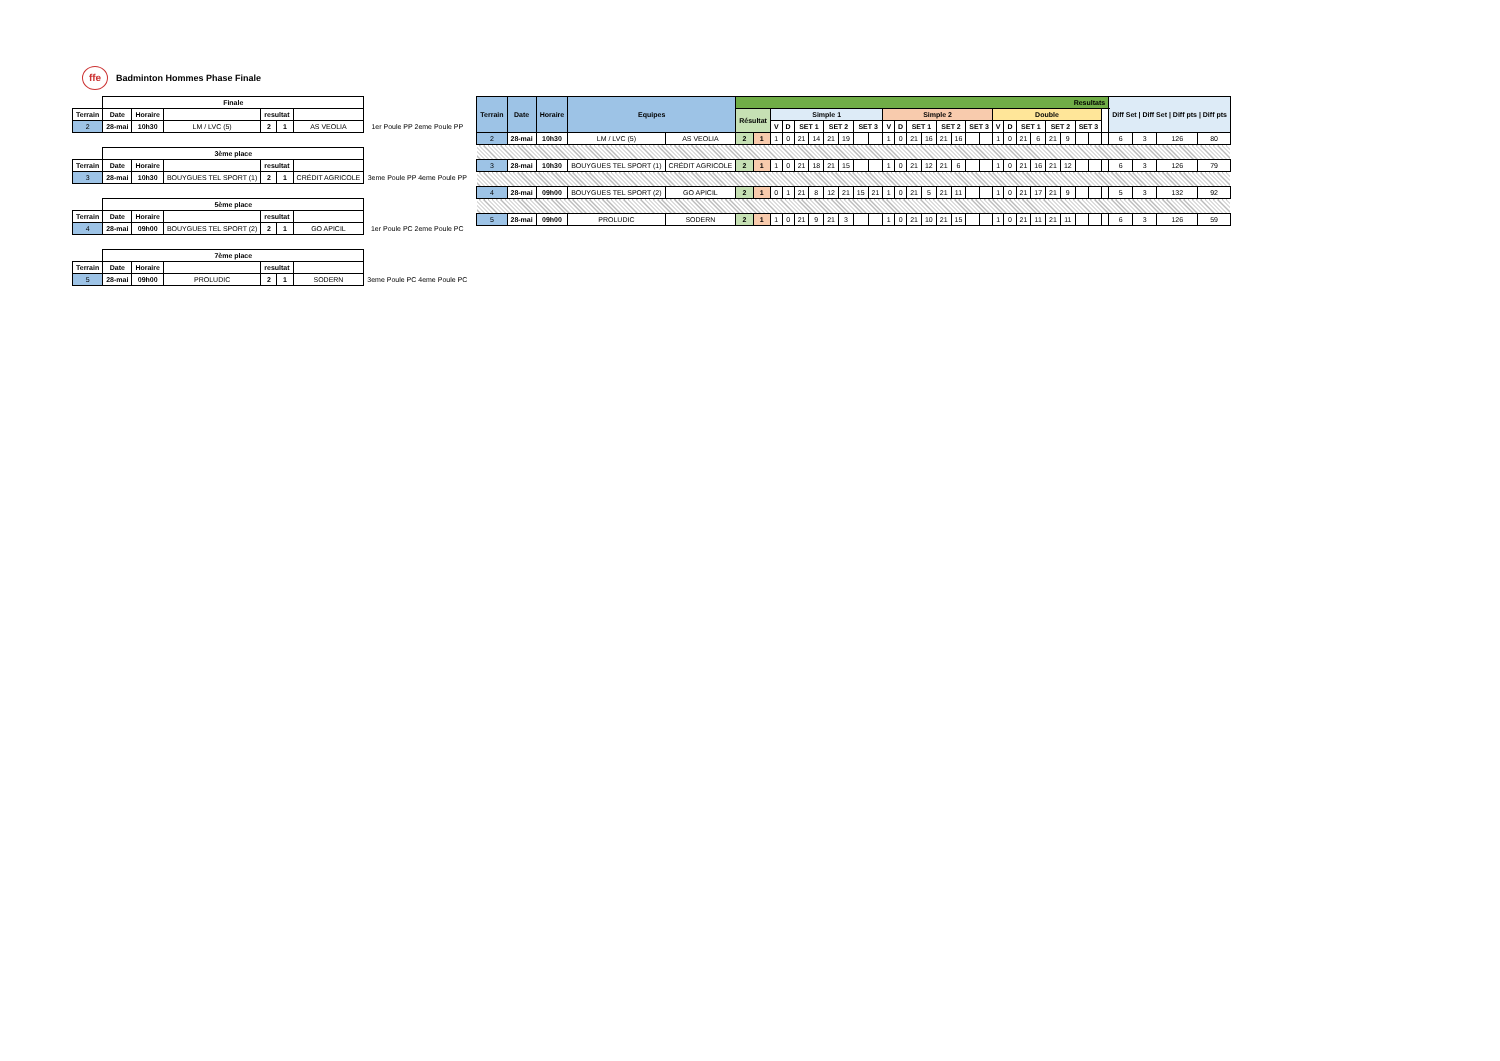ffe Badminton Hommes Phase Finale
| | Finale | | | | | | |
| Terrain | Date | Horaire | | resultat | | | |
| 2 | 28-mai | 10h30 | LM / LVC (5) | 2 | 1 | AS VEOLIA | 1er Poule PP 2eme Poule PP |
| | 3ème place | | | | | | |
| Terrain | Date | Horaire | | resultat | | | |
| 3 | 28-mai | 10h30 | BOUYGUES TEL SPORT (1) | 2 | 1 | CRÉDIT AGRICOLE | 3eme Poule PP 4eme Poule PP |
| | 5ème place | | | | | | |
| Terrain | Date | Horaire | | resultat | | | |
| 4 | 28-mai | 09h00 | BOUYGUES TEL SPORT (2) | 2 | 1 | GO APICIL | 1er Poule PC 2eme Poule PC |
| | 7ème place | | | | | | |
| Terrain | Date | Horaire | | resultat | | | |
| 5 | 28-mai | 09h00 | PROLUDIC | 2 | 1 | SODERN | 3eme Poule PC 4eme Poule PC |
| Terrain | Date | Horaire | Equipes | | Resultats | | | | | | | | | | | | | | | | | | | | | | | | | | | Diff Set / Diff Set / Diff pts / Diff pts | | | |
| --- | --- | --- | --- | --- | --- | --- | --- | --- | --- | --- | --- | --- | --- | --- | --- | --- | --- | --- | --- | --- | --- | --- | --- | --- | --- | --- | --- | --- | --- | --- | --- | --- | --- | --- | --- |
| | | | | | Résultat | | Simple 1 | | | | | | | | Simple 2 | | | | | | | | Double | | | | | | | | | | | | |
| | | | | | | | V | D | SET 1 | | SET 2 | | SET 3 | | V | D | SET 1 | | SET 2 | | SET 3 | | V | D | SET 1 | | SET 2 | | SET 3 | | | | | | |
| 2 | 28-mai | 10h30 | LM / LVC (5) | AS VEOLIA | 2 | 1 | 1 | 0 | 21 | 14 | 21 | 19 | | | 1 | 0 | 21 | 16 | 21 | 16 | | | 1 | 0 | 21 | 6 | 21 | 9 | | | | 6 | 3 | 126 | 80 |
| 3 | 28-mai | 10h30 | BOUYGUES TEL SPORT (1) | CRÉDIT AGRICOLE | 2 | 1 | 1 | 0 | 21 | 18 | 21 | 15 | | | 1 | 0 | 21 | 12 | 21 | 6 | | | 1 | 0 | 21 | 16 | 21 | 12 | | | | 6 | 3 | 126 | 79 |
| 4 | 28-mai | 09h00 | BOUYGUES TEL SPORT (2) | GO APICIL | 2 | 1 | 0 | 1 | 21 | 8 | 12 | 21 | 15 | 21 | 1 | 0 | 21 | 5 | 21 | 11 | | | 1 | 0 | 21 | 17 | 21 | 9 | | | | 5 | 3 | 132 | 92 |
| 5 | 28-mai | 09h00 | PROLUDIC | SODERN | 2 | 1 | 1 | 0 | 21 | 9 | 21 | 3 | | | 1 | 0 | 21 | 10 | 21 | 15 | | | 1 | 0 | 21 | 11 | 21 | 11 | | | | 6 | 3 | 126 | 59 |